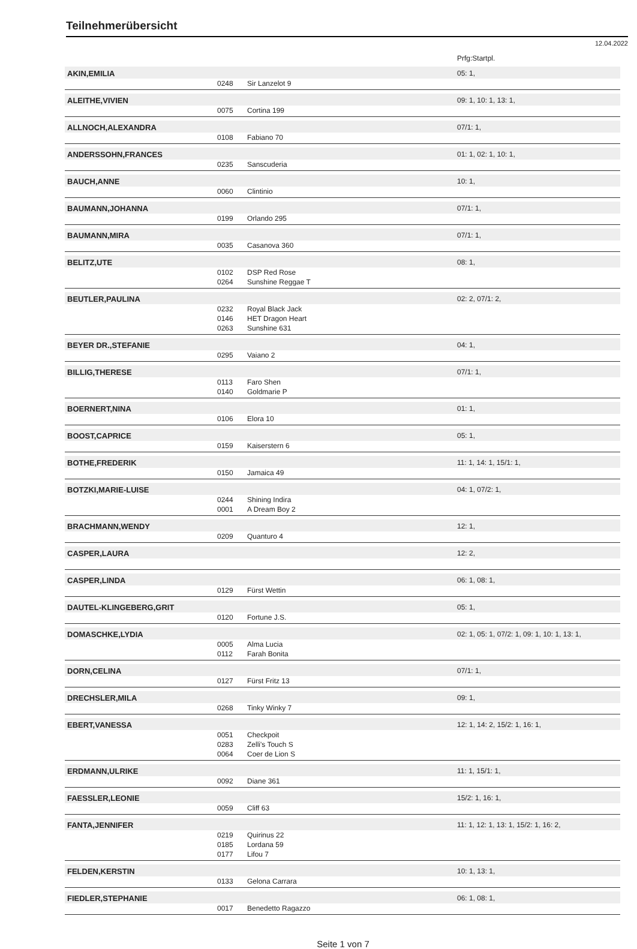Teilnehmerübersicht
12.04.2022
| | | | Prfg:Startpl. |
| AKIN,EMILIA | | | 05: 1, |
| | 0248 | Sir Lanzelot 9 | |
| ALEITHE,VIVIEN | | | 09: 1, 10: 1, 13: 1, |
| | 0075 | Cortina 199 | |
| ALLNOCH,ALEXANDRA | | | 07/1: 1, |
| | 0108 | Fabiano 70 | |
| ANDERSSOHN,FRANCES | | | 01: 1, 02: 1, 10: 1, |
| | 0235 | Sanscuderia | |
| BAUCH,ANNE | | | 10: 1, |
| | 0060 | Clintinio | |
| BAUMANN,JOHANNA | | | 07/1: 1, |
| | 0199 | Orlando 295 | |
| BAUMANN,MIRA | | | 07/1: 1, |
| | 0035 | Casanova 360 | |
| BELITZ,UTE | | | 08: 1, |
| | 0102 | DSP Red Rose | |
| | 0264 | Sunshine Reggae T | |
| BEUTLER,PAULINA | | | 02: 2, 07/1: 2, |
| | 0232 | Royal Black Jack | |
| | 0146 | HET Dragon Heart | |
| | 0263 | Sunshine 631 | |
| BEYER DR.,STEFANIE | | | 04: 1, |
| | 0295 | Vaiano 2 | |
| BILLIG,THERESE | | | 07/1: 1, |
| | 0113 | Faro Shen | |
| | 0140 | Goldmarie P | |
| BOERNERT,NINA | | | 01: 1, |
| | 0106 | Elora 10 | |
| BOOST,CAPRICE | | | 05: 1, |
| | 0159 | Kaiserstern 6 | |
| BOTHE,FREDERIK | | | 11: 1, 14: 1, 15/1: 1, |
| | 0150 | Jamaica 49 | |
| BOTZKI,MARIE-LUISE | | | 04: 1, 07/2: 1, |
| | 0244 | Shining Indira | |
| | 0001 | A Dream Boy 2 | |
| BRACHMANN,WENDY | | | 12: 1, |
| | 0209 | Quanturo 4 | |
| CASPER,LAURA | | | 12: 2, |
| CASPER,LINDA | | | 06: 1, 08: 1, |
| | 0129 | Fürst Wettin | |
| DAUTEL-KLINGEBERG,GRIT | | | 05: 1, |
| | 0120 | Fortune J.S. | |
| DOMASCHKE,LYDIA | | | 02: 1, 05: 1, 07/2: 1, 09: 1, 10: 1, 13: 1, |
| | 0005 | Alma Lucia | |
| | 0112 | Farah Bonita | |
| DORN,CELINA | | | 07/1: 1, |
| | 0127 | Fürst Fritz 13 | |
| DRECHSLER,MILA | | | 09: 1, |
| | 0268 | Tinky Winky 7 | |
| EBERT,VANESSA | | | 12: 1, 14: 2, 15/2: 1, 16: 1, |
| | 0051 | Checkpoit | |
| | 0283 | Zelli's Touch S | |
| | 0064 | Coer de Lion S | |
| ERDMANN,ULRIKE | | | 11: 1, 15/1: 1, |
| | 0092 | Diane 361 | |
| FAESSLER,LEONIE | | | 15/2: 1, 16: 1, |
| | 0059 | Cliff 63 | |
| FANTA,JENNIFER | | | 11: 1, 12: 1, 13: 1, 15/2: 1, 16: 2, |
| | 0219 | Quirinus 22 | |
| | 0185 | Lordana 59 | |
| | 0177 | Lifou 7 | |
| FELDEN,KERSTIN | | | 10: 1, 13: 1, |
| | 0133 | Gelona Carrara | |
| FIEDLER,STEPHANIE | | | 06: 1, 08: 1, |
| | 0017 | Benedetto Ragazzo | |
Seite 1 von 7